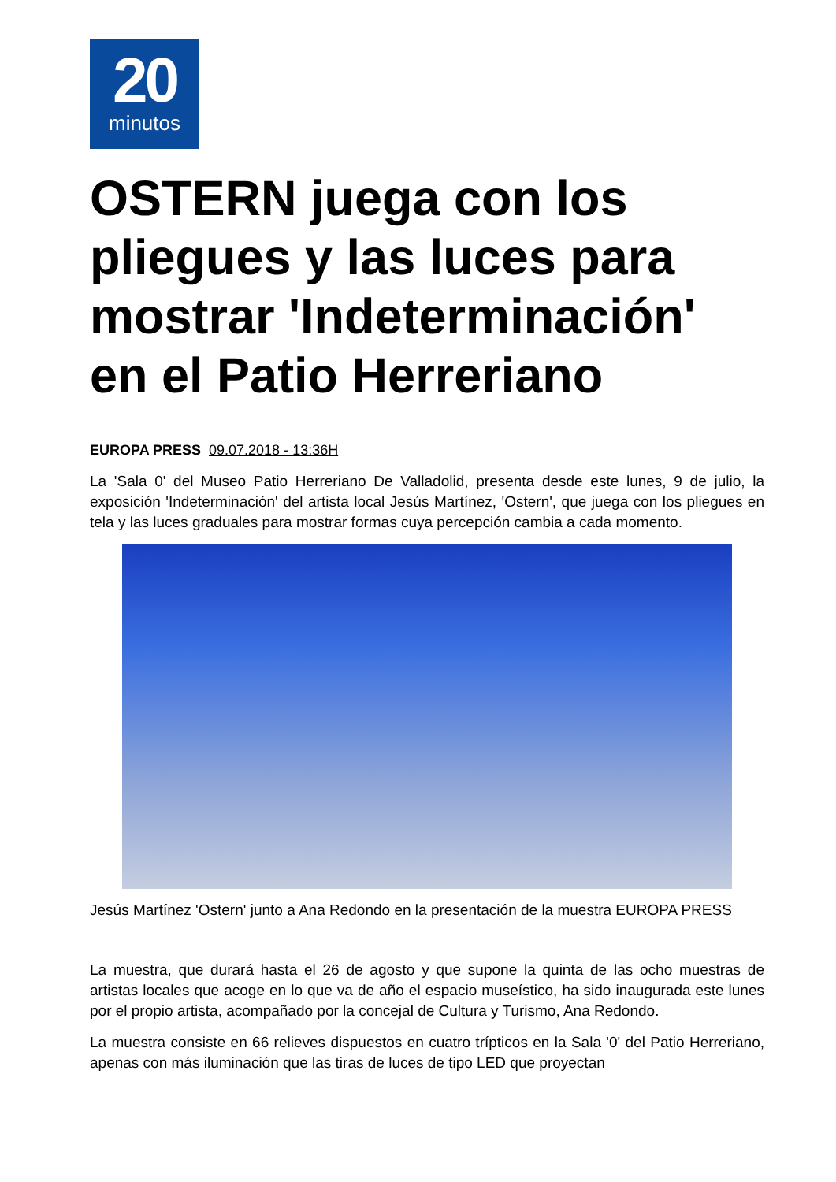20
minutos
OSTERN juega con los pliegues y las luces para mostrar 'Indeterminación' en el Patio Herreriano
EUROPA PRESS 09.07.2018 - 13:36H
La 'Sala 0' del Museo Patio Herreriano De Valladolid, presenta desde este lunes, 9 de julio, la exposición 'Indeterminación' del artista local Jesús Martínez, 'Ostern', que juega con los pliegues en tela y las luces graduales para mostrar formas cuya percepción cambia a cada momento.
Jesús Martínez 'Ostern' junto a Ana Redondo en la presentación de la muestra EUROPA PRESS
La muestra, que durará hasta el 26 de agosto y que supone la quinta de las ocho muestras de artistas locales que acoge en lo que va de año el espacio museístico, ha sido inaugurada este lunes por el propio artista, acompañado por la concejal de Cultura y Turismo, Ana Redondo.
La muestra consiste en 66 relieves dispuestos en cuatro trípticos en la Sala '0' del Patio Herreriano, apenas con más iluminación que las tiras de luces de tipo LED que proyectan